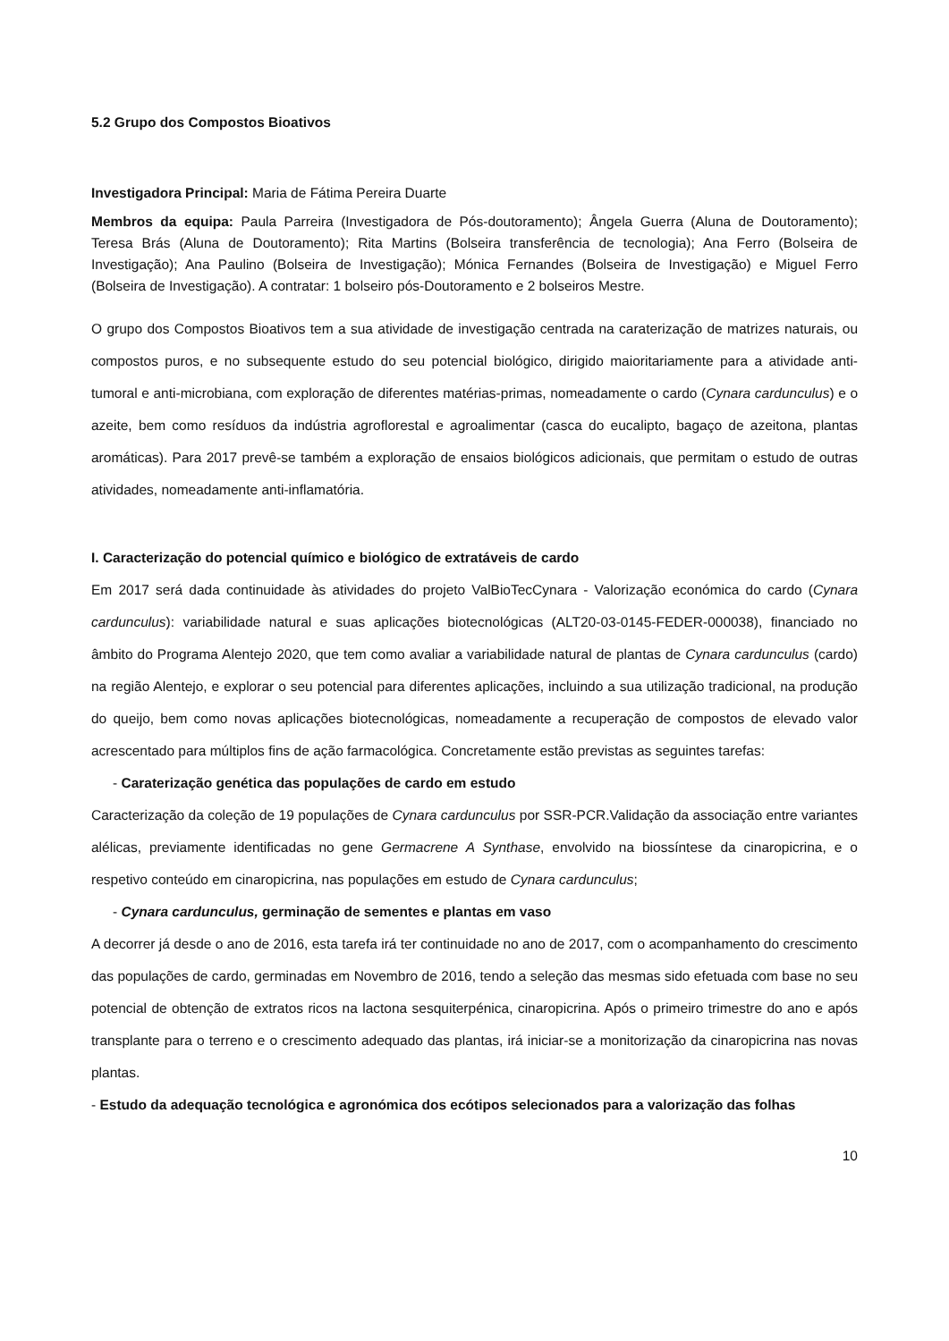5.2 Grupo dos Compostos Bioativos
Investigadora Principal: Maria de Fátima Pereira Duarte
Membros da equipa: Paula Parreira (Investigadora de Pós-doutoramento); Ângela Guerra (Aluna de Doutoramento); Teresa Brás (Aluna de Doutoramento); Rita Martins (Bolseira transferência de tecnologia); Ana Ferro (Bolseira de Investigação); Ana Paulino (Bolseira de Investigação); Mónica Fernandes (Bolseira de Investigação) e Miguel Ferro (Bolseira de Investigação). A contratar: 1 bolseiro pós-Doutoramento e 2 bolseiros Mestre.
O grupo dos Compostos Bioativos tem a sua atividade de investigação centrada na caraterização de matrizes naturais, ou compostos puros, e no subsequente estudo do seu potencial biológico, dirigido maioritariamente para a atividade anti-tumoral e anti-microbiana, com exploração de diferentes matérias-primas, nomeadamente o cardo (Cynara cardunculus) e o azeite, bem como resíduos da indústria agroflorestal e agroalimentar (casca do eucalipto, bagaço de azeitona, plantas aromáticas). Para 2017 prevê-se também a exploração de ensaios biológicos adicionais, que permitam o estudo de outras atividades, nomeadamente anti-inflamatória.
I. Caracterização do potencial químico e biológico de extratáveis de cardo
Em 2017 será dada continuidade às atividades do projeto ValBioTecCynara - Valorização económica do cardo (Cynara cardunculus): variabilidade natural e suas aplicações biotecnológicas (ALT20-03-0145-FEDER-000038), financiado no âmbito do Programa Alentejo 2020, que tem como avaliar a variabilidade natural de plantas de Cynara cardunculus (cardo) na região Alentejo, e explorar o seu potencial para diferentes aplicações, incluindo a sua utilização tradicional, na produção do queijo, bem como novas aplicações biotecnológicas, nomeadamente a recuperação de compostos de elevado valor acrescentado para múltiplos fins de ação farmacológica. Concretamente estão previstas as seguintes tarefas:
- Caraterização genética das populações de cardo em estudo
Caracterização da coleção de 19 populações de Cynara cardunculus por SSR-PCR.Validação da associação entre variantes alélicas, previamente identificadas no gene Germacrene A Synthase, envolvido na biossíntese da cinaropicrina, e o respetivo conteúdo em cinaropicrina, nas populações em estudo de Cynara cardunculus;
- Cynara cardunculus, germinação de sementes e plantas em vaso
A decorrer já desde o ano de 2016, esta tarefa irá ter continuidade no ano de 2017, com o acompanhamento do crescimento das populações de cardo, germinadas em Novembro de 2016, tendo a seleção das mesmas sido efetuada com base no seu potencial de obtenção de extratos ricos na lactona sesquiterpénica, cinaropicrina. Após o primeiro trimestre do ano e após transplante para o terreno e o crescimento adequado das plantas, irá iniciar-se a monitorização da cinaropicrina nas novas plantas.
- Estudo da adequação tecnológica e agronómica dos ecótipos selecionados para a valorização das folhas
10